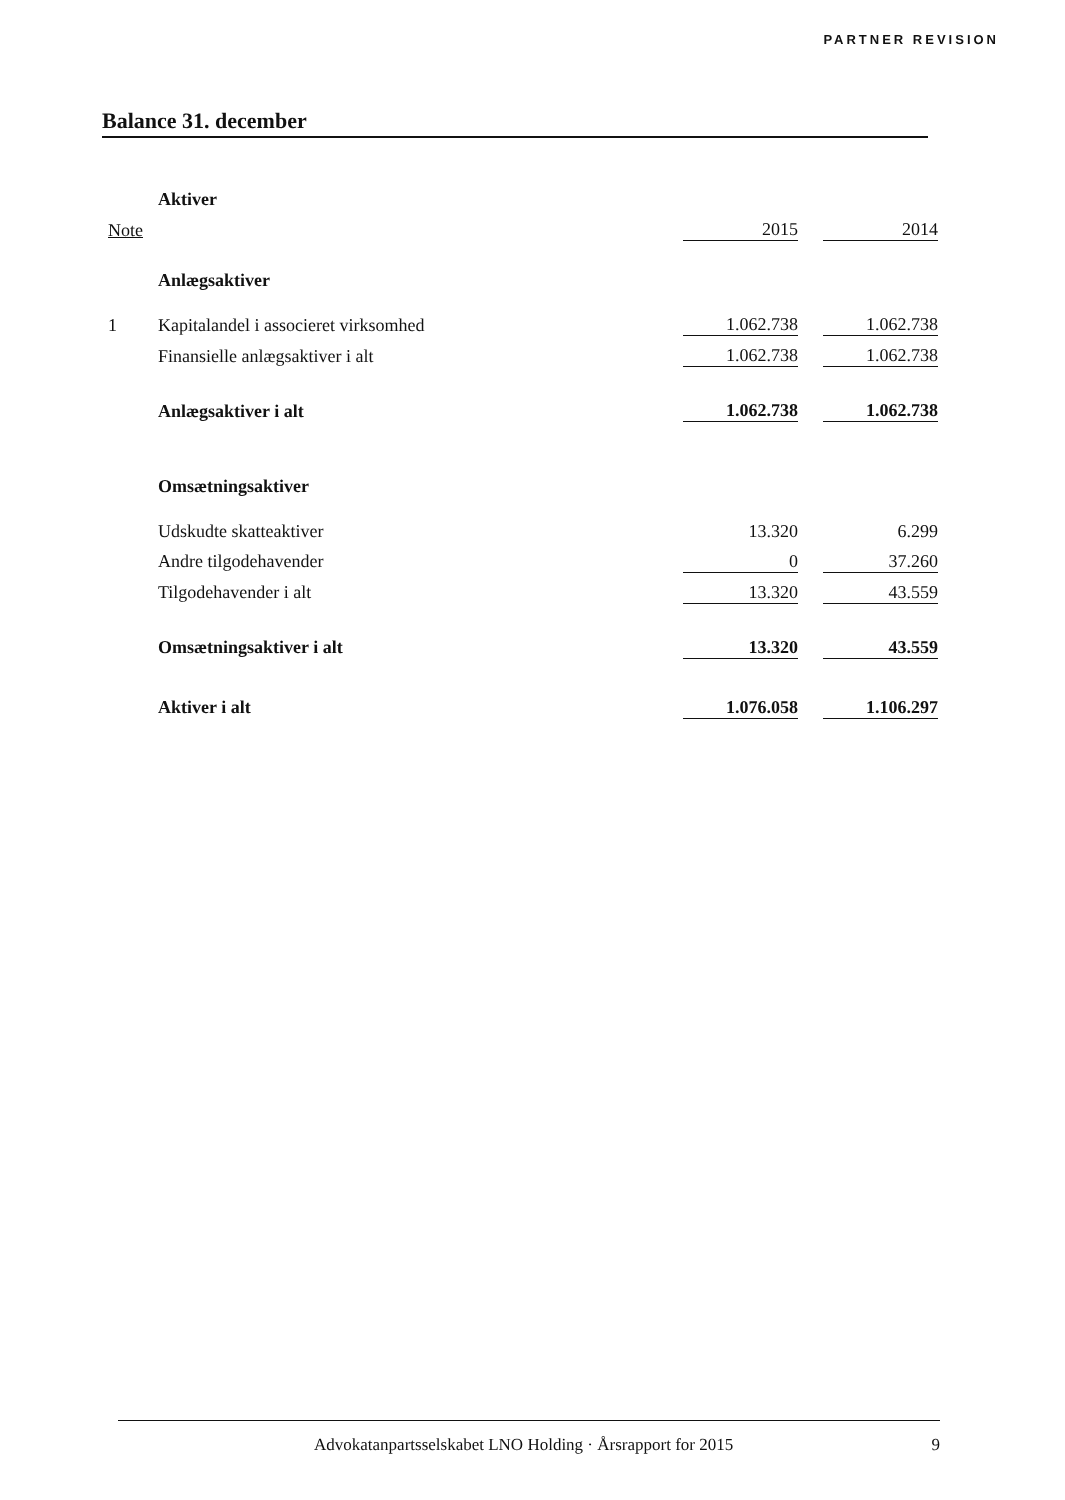PARTNER REVISION
Balance 31. december
| | Aktiver | | | |
| Note | | 2015 | | 2014 |
| | Anlægsaktiver | | | |
| 1 | Kapitalandel i associeret virksomhed | 1.062.738 | | 1.062.738 |
| | Finansielle anlægsaktiver i alt | 1.062.738 | | 1.062.738 |
| | Anlægsaktiver i alt | 1.062.738 | | 1.062.738 |
| | Omsætningsaktiver | | | |
| | Udskudte skatteaktiver | 13.320 | | 6.299 |
| | Andre tilgodehavender | 0 | | 37.260 |
| | Tilgodehavender i alt | 13.320 | | 43.559 |
| | Omsætningsaktiver i alt | 13.320 | | 43.559 |
| | Aktiver i alt | 1.076.058 | | 1.106.297 |
Advokatanpartsselskabet LNO Holding · Årsrapport for 2015 9